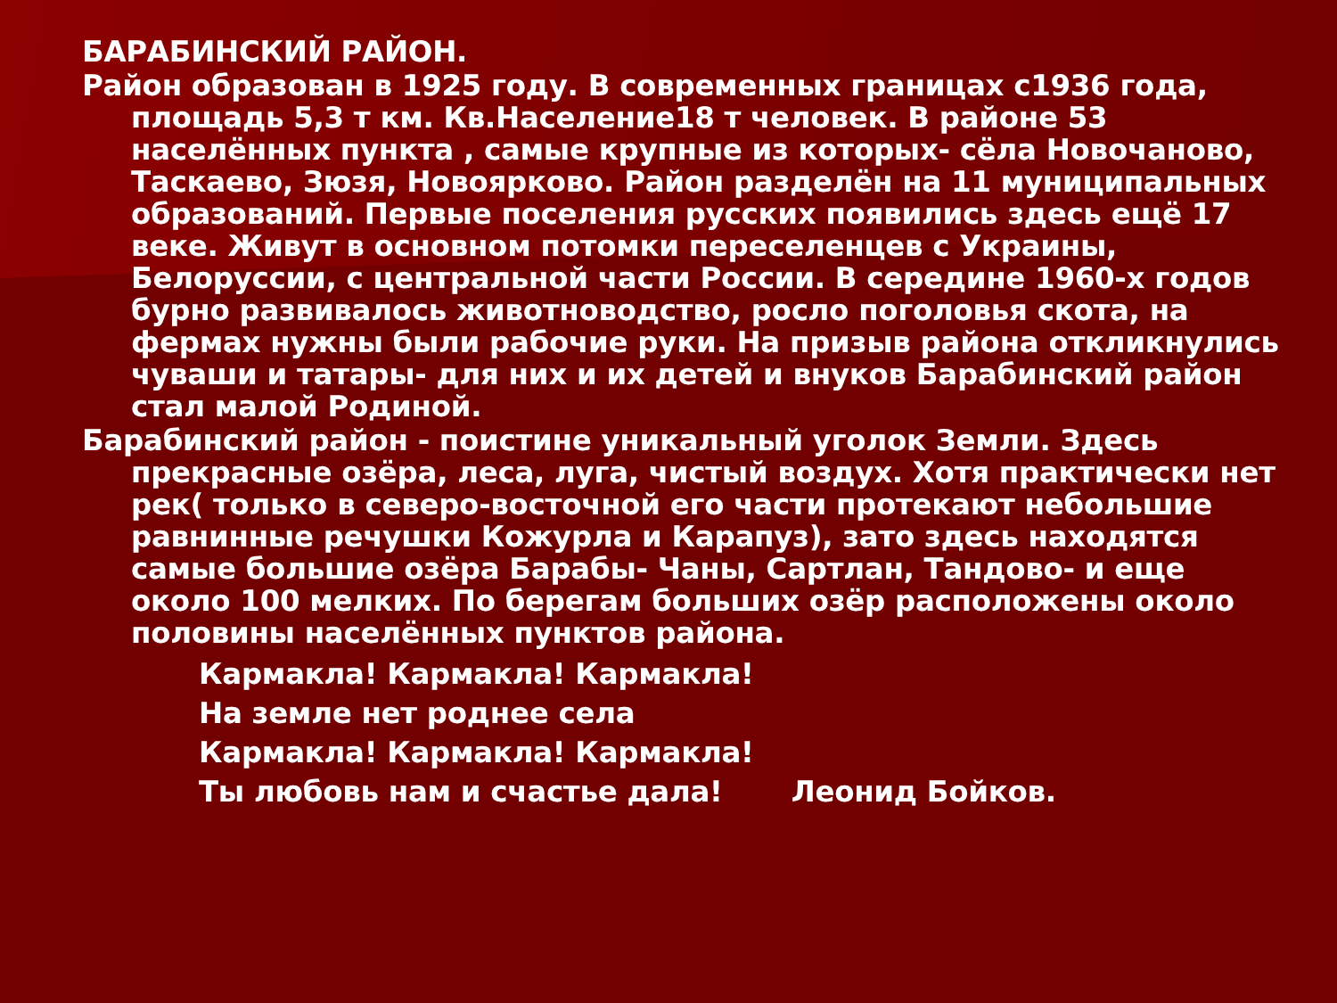БАРАБИНСКИЙ РАЙОН.
Район образован в 1925 году. В современных границах с1936 года, площадь 5,3 т км. Кв.Население18 т человек. В районе 53 населённых пункта , самые крупные из которых- сёла Новочаново, Таскаево, Зюзя, Новоярково. Район разделён на 11 муниципальных образований. Первые поселения русских появились здесь ещё 17 веке. Живут в основном потомки переселенцев с Украины, Белоруссии, с центральной части России. В середине 1960-х годов бурно развивалось животноводство, росло поголовья скота, на фермах нужны были рабочие руки. На призыв района откликнулись чуваши и татары- для них и их детей и внуков Барабинский район стал малой Родиной.
Барабинский район - поистине уникальный уголок Земли. Здесь прекрасные озёра, леса, луга, чистый воздух. Хотя практически нет рек( только в северо-восточной его части протекают небольшие равнинные речушки Кожурла и Карапуз), зато здесь находятся самые большие озёра Барабы- Чаны, Сартлан, Тандово- и еще около 100 мелких. По берегам больших озёр расположены около половины населённых пунктов района.
Кармакла! Кармакла! Кармакла!
На земле нет роднее села
Кармакла! Кармакла! Кармакла!
Ты любовь нам и счастье дала! Леонид Бойков.